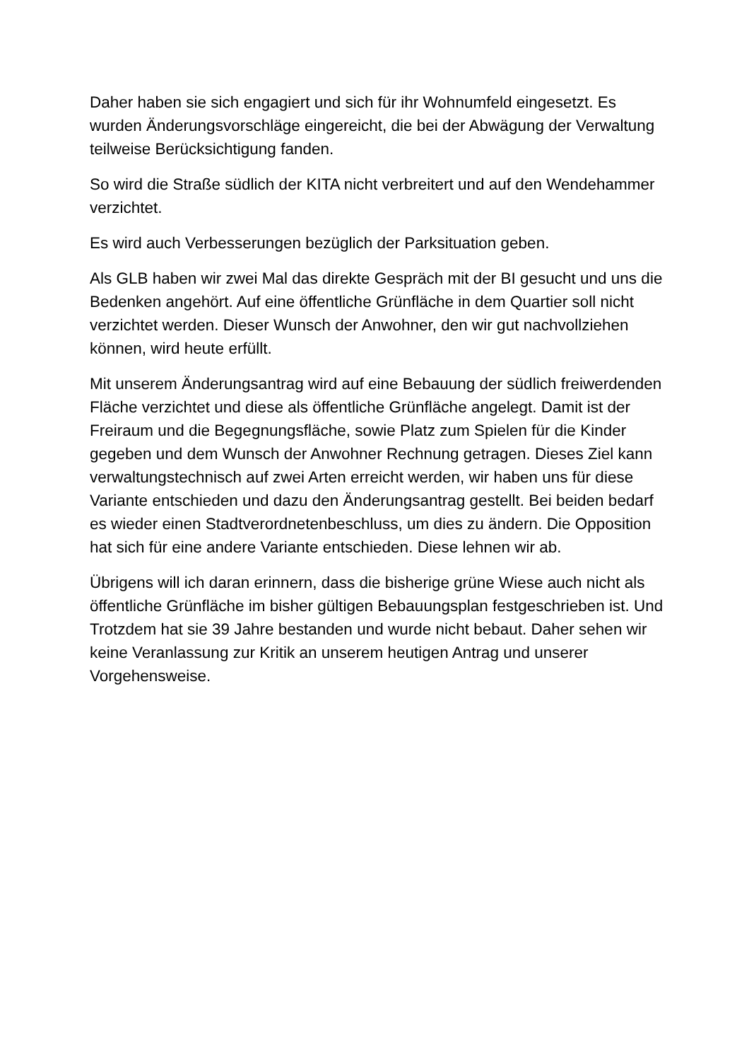Daher haben sie sich engagiert und sich für ihr Wohnumfeld eingesetzt. Es wurden Änderungsvorschläge eingereicht, die bei der Abwägung der Verwaltung teilweise Berücksichtigung fanden.
So wird die Straße südlich der KITA nicht verbreitert und auf den Wendehammer verzichtet.
Es wird auch Verbesserungen bezüglich der Parksituation geben.
Als GLB haben wir zwei Mal das direkte Gespräch mit der BI gesucht und uns die Bedenken angehört. Auf eine öffentliche Grünfläche in dem Quartier soll nicht verzichtet werden. Dieser Wunsch der Anwohner, den wir gut nachvollziehen können, wird heute erfüllt.
Mit unserem Änderungsantrag wird auf eine Bebauung der südlich freiwerdenden Fläche verzichtet und diese als öffentliche Grünfläche angelegt. Damit ist der Freiraum und die Begegnungsfläche, sowie Platz zum Spielen für die Kinder gegeben und dem Wunsch der Anwohner Rechnung getragen. Dieses Ziel kann verwaltungstechnisch auf zwei Arten erreicht werden, wir haben uns für diese Variante entschieden und dazu den Änderungsantrag gestellt. Bei beiden bedarf es wieder einen Stadtverordnetenbeschluss, um dies zu ändern. Die Opposition hat sich für eine andere Variante entschieden. Diese lehnen wir ab.
Übrigens will ich daran erinnern, dass die bisherige grüne Wiese auch nicht als öffentliche Grünfläche im bisher gültigen Bebauungsplan festgeschrieben ist. Und Trotzdem hat sie 39 Jahre bestanden und wurde nicht bebaut. Daher sehen wir keine Veranlassung zur Kritik an unserem heutigen Antrag und unserer Vorgehensweise.